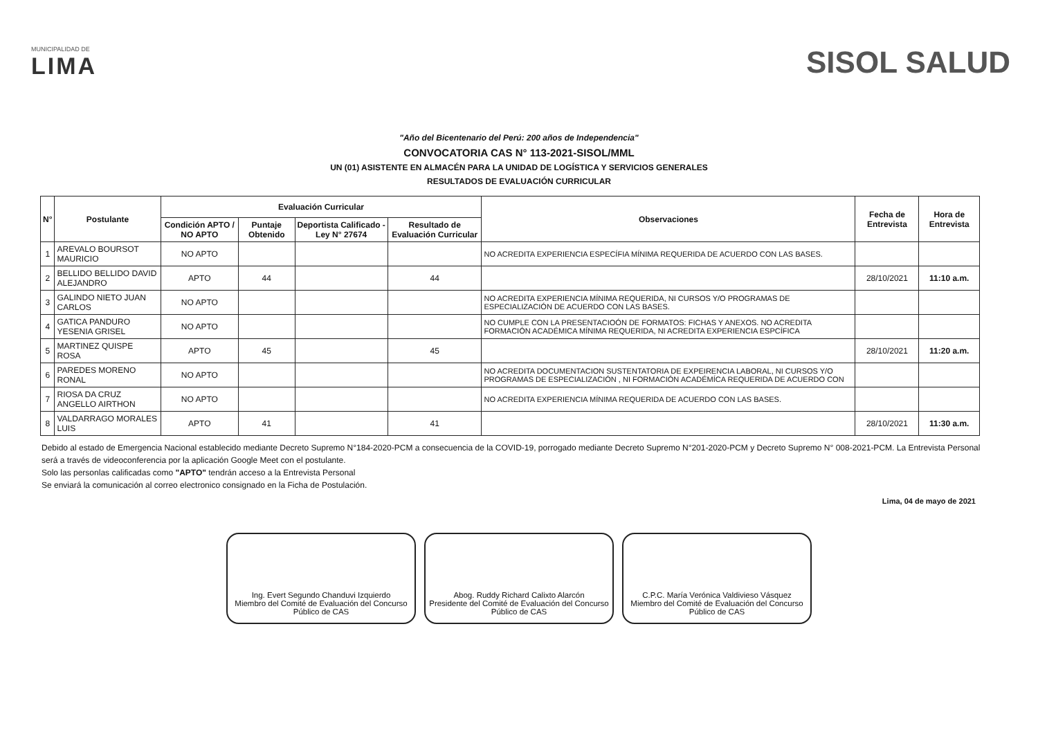MUNICIPALIDAD DE
LIMA
SISOL SALUD
"Año del Bicentenario del Perú: 200 años de Independencia"
CONVOCATORIA CAS N° 113-2021-SISOL/MML
UN (01) ASISTENTE EN ALMACÉN PARA LA UNIDAD DE LOGÍSTICA Y SERVICIOS GENERALES
RESULTADOS DE EVALUACIÓN CURRICULAR
| N° | Postulante | Evaluación Curricular | | | | Observaciones | Fecha de Entrevista | Hora de Entrevista |
| --- | --- | --- | --- | --- | --- | --- | --- | --- |
| | | Condición APTO / NO APTO | Puntaje Obtenido | Deportista Calificado - Ley N° 27674 | Resultado de Evaluación Curricular | | | |
| 1 | AREVALO BOURSOT MAURICIO | NO APTO | | | | NO ACREDITA EXPERIENCIA ESPECÍFIA MÍNIMA REQUERIDA DE ACUERDO CON LAS BASES. | | |
| 2 | BELLIDO BELLIDO DAVID ALEJANDRO | APTO | 44 | | 44 | | 28/10/2021 | 11:10 a.m. |
| 3 | GALINDO NIETO JUAN CARLOS | NO APTO | | | | NO ACREDITA EXPERIENCIA MÍNIMA REQUERIDA, NI CURSOS Y/O PROGRAMAS DE ESPECIALIZACIÓN DE ACUERDO CON LAS BASES. | | |
| 4 | GATICA PANDURO YESENIA GRISEL | NO APTO | | | | NO CUMPLE CON LA PRESENTACIOÓN DE FORMATOS: FICHAS Y ANEXOS. NO ACREDITA FORMACIÓN ACADÉMICA MÍNIMA REQUERIDA, NI ACREDITA EXPERIENCIA ESPCÍFICA | | |
| 5 | MARTINEZ QUISPE ROSA | APTO | 45 | | 45 | | 28/10/2021 | 11:20 a.m. |
| 6 | PAREDES MORENO RONAL | NO APTO | | | | NO ACREDITA DOCUMENTACION SUSTENTATORIA DE EXPEIRENCIA LABORAL, NI CURSOS Y/O PROGRAMAS DE ESPECIALIZACIÓN , NI FORMACIÓN ACADÉMÍCA REQUERIDA DE ACUERDO CON | | |
| 7 | RIOSA DA CRUZ ANGELLO AIRTHON | NO APTO | | | | NO ACREDITA EXPERIENCIA MÍNIMA REQUERIDA DE ACUERDO CON LAS BASES. | | |
| 8 | VALDARRAGO MORALES LUIS | APTO | 41 | | 41 | | 28/10/2021 | 11:30 a.m. |
Debido al estado de Emergencia Nacional establecido mediante Decreto Supremo N°184-2020-PCM a consecuencia de la COVID-19, porrogado mediante Decreto Supremo N°201-2020-PCM y Decreto Supremo N° 008-2021-PCM. La Entrevista Personal será a través de videoconferencia por la aplicación Google Meet con el postulante.
Solo las personlas calificadas como "APTO" tendrán acceso a la Entrevista Personal
Se enviará la comunicación al correo electronico consignado en la Ficha de Postulación.
Lima, 04 de mayo de 2021
Ing. Evert Segundo Chanduvi Izquierdo
Miembro del Comité de Evaluación del Concurso Público de CAS
Abog. Ruddy Richard Calixto Alarcón
Presidente del Comité de Evaluación del Concurso Público de CAS
C.P.C. María Verónica Valdivieso Vásquez
Miembro del Comité de Evaluación del Concurso Público de CAS